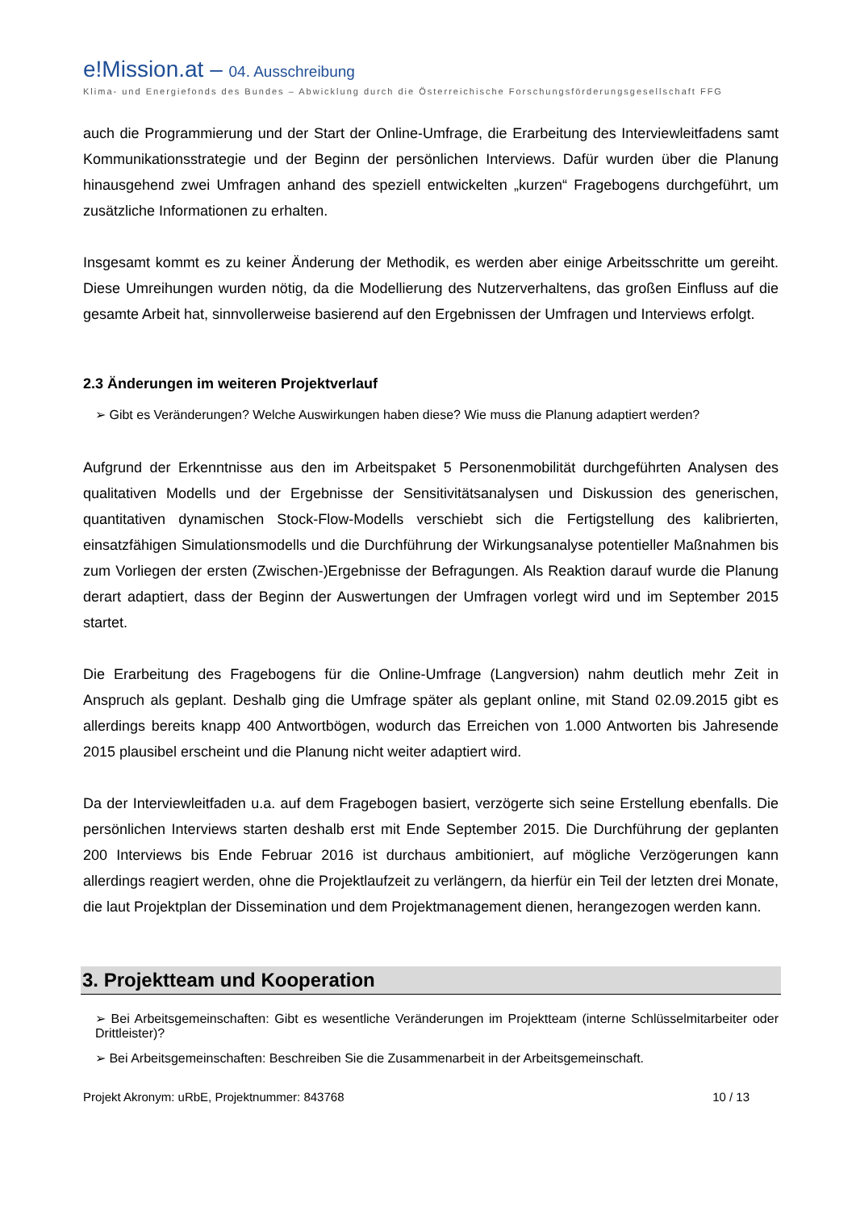e!Mission.at – 04. Ausschreibung
Klima- und Energiefonds des Bundes – Abwicklung durch die Österreichische Forschungsförderungsgesellschaft FFG
auch die Programmierung und der Start der Online-Umfrage, die Erarbeitung des Interviewleitfadens samt Kommunikationsstrategie und der Beginn der persönlichen Interviews. Dafür wurden über die Planung hinausgehend zwei Umfragen anhand des speziell entwickelten „kurzen“ Fragebogens durchgeführt, um zusätzliche Informationen zu erhalten.
Insgesamt kommt es zu keiner Änderung der Methodik, es werden aber einige Arbeitsschritte um gereiht. Diese Umreihungen wurden nötig, da die Modellierung des Nutzerverhaltens, das großen Einfluss auf die gesamte Arbeit hat, sinnvollerweise basierend auf den Ergebnissen der Umfragen und Interviews erfolgt.
2.3 Änderungen im weiteren Projektverlauf
➢ Gibt es Veränderungen? Welche Auswirkungen haben diese? Wie muss die Planung adaptiert werden?
Aufgrund der Erkenntnisse aus den im Arbeitspaket 5 Personenmobilität durchgeführten Analysen des qualitativen Modells und der Ergebnisse der Sensitivitätsanalysen und Diskussion des generischen, quantitativen dynamischen Stock-Flow-Modells verschiebt sich die Fertigstellung des kalibrierten, einsatzfähigen Simulationsmodells und die Durchführung der Wirkungsanalyse potentieller Maßnahmen bis zum Vorliegen der ersten (Zwischen-)Ergebnisse der Befragungen. Als Reaktion darauf wurde die Planung derart adaptiert, dass der Beginn der Auswertungen der Umfragen vorlegt wird und im September 2015 startet.
Die Erarbeitung des Fragebogens für die Online-Umfrage (Langversion) nahm deutlich mehr Zeit in Anspruch als geplant. Deshalb ging die Umfrage später als geplant online, mit Stand 02.09.2015 gibt es allerdings bereits knapp 400 Antwortbögen, wodurch das Erreichen von 1.000 Antworten bis Jahresende 2015 plausibel erscheint und die Planung nicht weiter adaptiert wird.
Da der Interviewleitfaden u.a. auf dem Fragebogen basiert, verzögerte sich seine Erstellung ebenfalls. Die persönlichen Interviews starten deshalb erst mit Ende September 2015. Die Durchführung der geplanten 200 Interviews bis Ende Februar 2016 ist durchaus ambitioniert, auf mögliche Verzögerungen kann allerdings reagiert werden, ohne die Projektlaufzeit zu verlängern, da hierfür ein Teil der letzten drei Monate, die laut Projektplan der Dissemination und dem Projektmanagement dienen, herangezogen werden kann.
3. Projektteam und Kooperation
➢ Bei Arbeitsgemeinschaften: Gibt es wesentliche Veränderungen im Projektteam (interne Schlüsselmitarbeiter oder Drittleister)?
➢ Bei Arbeitsgemeinschaften: Beschreiben Sie die Zusammenarbeit in der Arbeitsgemeinschaft.
Projekt Akronym: uRbE, Projektnummer: 843768 10 / 13